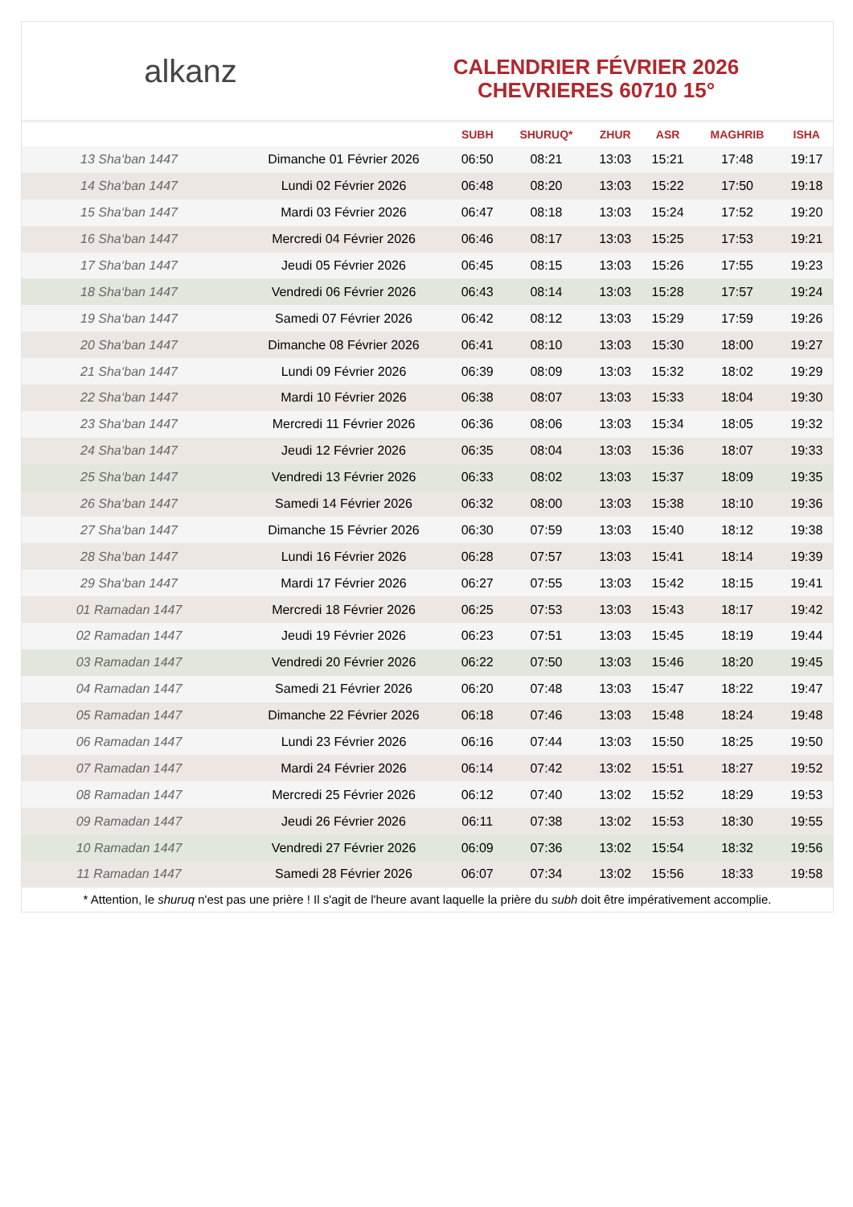alkanz
CALENDRIER FÉVRIER 2026
CHEVRIERES 60710 15°
| | | SUBH | SHURUQ* | ZHUR | ASR | MAGHRIB | ISHA |
| --- | --- | --- | --- | --- | --- | --- | --- |
| 13 Sha‘ban 1447 | Dimanche 01 Février 2026 | 06:50 | 08:21 | 13:03 | 15:21 | 17:48 | 19:17 |
| 14 Sha‘ban 1447 | Lundi 02 Février 2026 | 06:48 | 08:20 | 13:03 | 15:22 | 17:50 | 19:18 |
| 15 Sha‘ban 1447 | Mardi 03 Février 2026 | 06:47 | 08:18 | 13:03 | 15:24 | 17:52 | 19:20 |
| 16 Sha‘ban 1447 | Mercredi 04 Février 2026 | 06:46 | 08:17 | 13:03 | 15:25 | 17:53 | 19:21 |
| 17 Sha‘ban 1447 | Jeudi 05 Février 2026 | 06:45 | 08:15 | 13:03 | 15:26 | 17:55 | 19:23 |
| 18 Sha‘ban 1447 | Vendredi 06 Février 2026 | 06:43 | 08:14 | 13:03 | 15:28 | 17:57 | 19:24 |
| 19 Sha‘ban 1447 | Samedi 07 Février 2026 | 06:42 | 08:12 | 13:03 | 15:29 | 17:59 | 19:26 |
| 20 Sha‘ban 1447 | Dimanche 08 Février 2026 | 06:41 | 08:10 | 13:03 | 15:30 | 18:00 | 19:27 |
| 21 Sha‘ban 1447 | Lundi 09 Février 2026 | 06:39 | 08:09 | 13:03 | 15:32 | 18:02 | 19:29 |
| 22 Sha‘ban 1447 | Mardi 10 Février 2026 | 06:38 | 08:07 | 13:03 | 15:33 | 18:04 | 19:30 |
| 23 Sha‘ban 1447 | Mercredi 11 Février 2026 | 06:36 | 08:06 | 13:03 | 15:34 | 18:05 | 19:32 |
| 24 Sha‘ban 1447 | Jeudi 12 Février 2026 | 06:35 | 08:04 | 13:03 | 15:36 | 18:07 | 19:33 |
| 25 Sha‘ban 1447 | Vendredi 13 Février 2026 | 06:33 | 08:02 | 13:03 | 15:37 | 18:09 | 19:35 |
| 26 Sha‘ban 1447 | Samedi 14 Février 2026 | 06:32 | 08:00 | 13:03 | 15:38 | 18:10 | 19:36 |
| 27 Sha‘ban 1447 | Dimanche 15 Février 2026 | 06:30 | 07:59 | 13:03 | 15:40 | 18:12 | 19:38 |
| 28 Sha‘ban 1447 | Lundi 16 Février 2026 | 06:28 | 07:57 | 13:03 | 15:41 | 18:14 | 19:39 |
| 29 Sha‘ban 1447 | Mardi 17 Février 2026 | 06:27 | 07:55 | 13:03 | 15:42 | 18:15 | 19:41 |
| 01 Ramadan 1447 | Mercredi 18 Février 2026 | 06:25 | 07:53 | 13:03 | 15:43 | 18:17 | 19:42 |
| 02 Ramadan 1447 | Jeudi 19 Février 2026 | 06:23 | 07:51 | 13:03 | 15:45 | 18:19 | 19:44 |
| 03 Ramadan 1447 | Vendredi 20 Février 2026 | 06:22 | 07:50 | 13:03 | 15:46 | 18:20 | 19:45 |
| 04 Ramadan 1447 | Samedi 21 Février 2026 | 06:20 | 07:48 | 13:03 | 15:47 | 18:22 | 19:47 |
| 05 Ramadan 1447 | Dimanche 22 Février 2026 | 06:18 | 07:46 | 13:03 | 15:48 | 18:24 | 19:48 |
| 06 Ramadan 1447 | Lundi 23 Février 2026 | 06:16 | 07:44 | 13:03 | 15:50 | 18:25 | 19:50 |
| 07 Ramadan 1447 | Mardi 24 Février 2026 | 06:14 | 07:42 | 13:02 | 15:51 | 18:27 | 19:52 |
| 08 Ramadan 1447 | Mercredi 25 Février 2026 | 06:12 | 07:40 | 13:02 | 15:52 | 18:29 | 19:53 |
| 09 Ramadan 1447 | Jeudi 26 Février 2026 | 06:11 | 07:38 | 13:02 | 15:53 | 18:30 | 19:55 |
| 10 Ramadan 1447 | Vendredi 27 Février 2026 | 06:09 | 07:36 | 13:02 | 15:54 | 18:32 | 19:56 |
| 11 Ramadan 1447 | Samedi 28 Février 2026 | 06:07 | 07:34 | 13:02 | 15:56 | 18:33 | 19:58 |
* Attention, le shuruq n'est pas une prière ! Il s'agit de l'heure avant laquelle la prière du subh doit être impérativement accomplie.